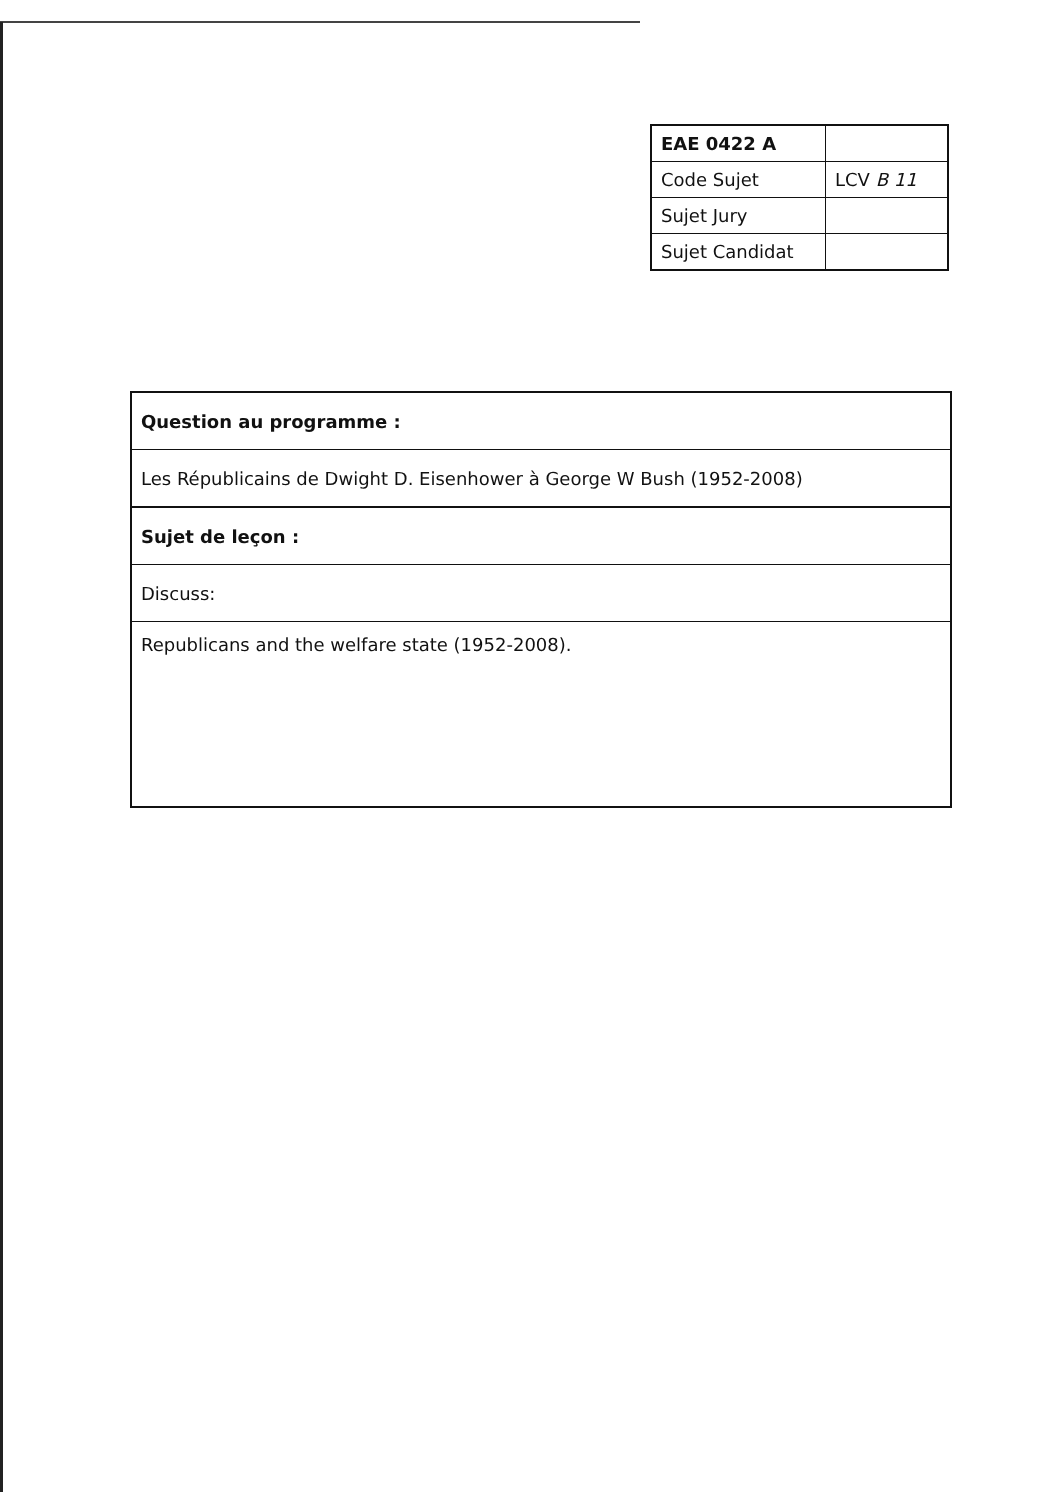| EAE 0422 A | |
| Code Sujet | LCV B 11 |
| Sujet Jury | |
| Sujet Candidat | |
| Question au programme : |
| Les Républicains de Dwight D. Eisenhower à George W Bush (1952-2008) |
| Sujet de leçon : |
| Discuss: |
| Republicans and the welfare state (1952-2008). |